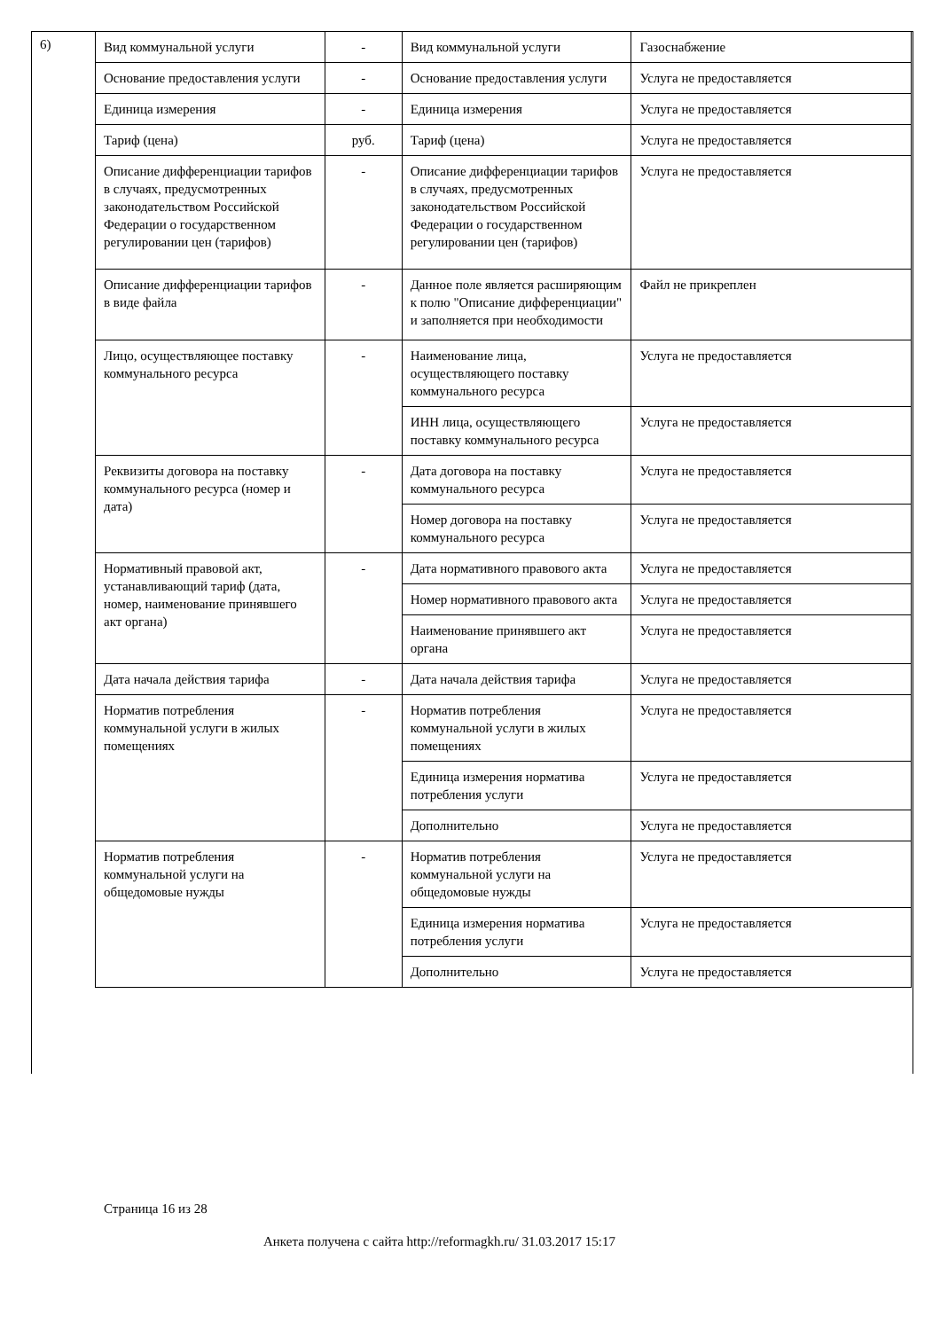6)
| Вид коммунальной услуги | - | Вид коммунальной услуги | Газоснабжение |
| Основание предоставления услуги | - | Основание предоставления услуги | Услуга не предоставляется |
| Единица измерения | - | Единица измерения | Услуга не предоставляется |
| Тариф (цена) | руб. | Тариф (цена) | Услуга не предоставляется |
| Описание дифференциации тарифов в случаях, предусмотренных законодательством Российской Федерации о государственном регулировании цен (тарифов) | - | Описание дифференциации тарифов в случаях, предусмотренных законодательством Российской Федерации о государственном регулировании цен (тарифов) | Услуга не предоставляется |
| Описание дифференциации тарифов в виде файла | - | Данное поле является расширяющим к полю "Описание дифференциации" и заполняется при необходимости | Файл не прикреплен |
| Лицо, осуществляющее поставку коммунального ресурса | - | Наименование лица, осуществляющего поставку коммунального ресурса | Услуга не предоставляется |
| | | ИНН лица, осуществляющего поставку коммунального ресурса | Услуга не предоставляется |
| Реквизиты договора на поставку коммунального ресурса (номер и дата) | - | Дата договора на поставку коммунального ресурса | Услуга не предоставляется |
| | | Номер договора на поставку коммунального ресурса | Услуга не предоставляется |
| Нормативный правовой акт, устанавливающий тариф (дата, номер, наименование принявшего акт органа) | - | Дата нормативного правового акта | Услуга не предоставляется |
| | | Номер нормативного правового акта | Услуга не предоставляется |
| | | Наименование принявшего акт органа | Услуга не предоставляется |
| Дата начала действия тарифа | - | Дата начала действия тарифа | Услуга не предоставляется |
| Норматив потребления коммунальной услуги в жилых помещениях | - | Норматив потребления коммунальной услуги в жилых помещениях | Услуга не предоставляется |
| | | Единица измерения норматива потребления услуги | Услуга не предоставляется |
| | | Дополнительно | Услуга не предоставляется |
| Норматив потребления коммунальной услуги на общедомовые нужды | - | Норматив потребления коммунальной услуги на общедомовые нужды | Услуга не предоставляется |
| | | Единица измерения норматива потребления услуги | Услуга не предоставляется |
| | | Дополнительно | Услуга не предоставляется |
Страница 16 из 28
Анкета получена с сайта http://reformagkh.ru/ 31.03.2017 15:17